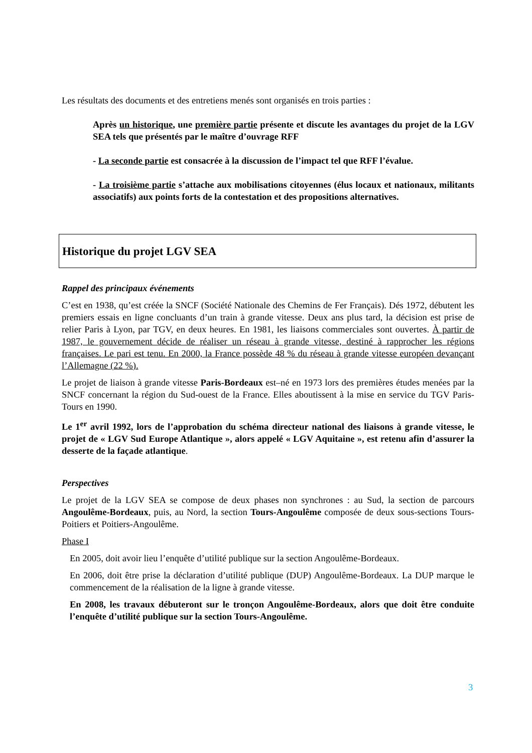Les résultats des documents et des entretiens menés sont organisés en trois parties :
Après un historique, une première partie présente et discute les avantages du projet de la LGV SEA tels que présentés par le maître d’ouvrage RFF
- La seconde partie est consacrée à la discussion de l’impact tel que RFF l’évalue.
- La troisième partie s’attache aux mobilisations citoyennes (élus locaux et nationaux, militants associatifs) aux points forts de la contestation et des propositions alternatives.
Historique du projet LGV SEA
Rappel des principaux événements
C’est en 1938, qu’est créée la SNCF (Société Nationale des Chemins de Fer Français). Dés 1972, débutent les premiers essais en ligne concluants d’un train à grande vitesse. Deux ans plus tard, la décision est prise de relier Paris à Lyon, par TGV, en deux heures. En 1981, les liaisons commerciales sont ouvertes. À partir de 1987, le gouvernement décide de réaliser un réseau à grande vitesse, destiné à rapprocher les régions françaises. Le pari est tenu. En 2000, la France possède 48 % du réseau à grande vitesse européen devançant l’Allemagne (22 %).
Le projet de liaison à grande vitesse Paris-Bordeaux est–né en 1973 lors des premières études menées par la SNCF concernant la région du Sud-ouest de la France. Elles aboutissent à la mise en service du TGV Paris-Tours en 1990.
Le 1<sup>er</sup> avril 1992, lors de l’approbation du schéma directeur national des liaisons à grande vitesse, le projet de « LGV Sud Europe Atlantique », alors appelé « LGV Aquitaine », est retenu afin d’assurer la desserte de la façade atlantique.
Perspectives
Le projet de la LGV SEA se compose de deux phases non synchrones : au Sud, la section de parcours Angoulême-Bordeaux, puis, au Nord, la section Tours-Angoulême composée de deux sous-sections Tours-Poitiers et Poitiers-Angoulême.
Phase I
En 2005, doit avoir lieu l’enquête d’utilité publique sur la section Angoulême-Bordeaux.
En 2006, doit être prise la déclaration d’utilité publique (DUP) Angoulême-Bordeaux. La DUP marque le commencement de la réalisation de la ligne à grande vitesse.
En 2008, les travaux débuteront sur le tronçon Angoulême-Bordeaux, alors que doit être conduite l’enquête d’utilité publique sur la section Tours-Angoulême.
3